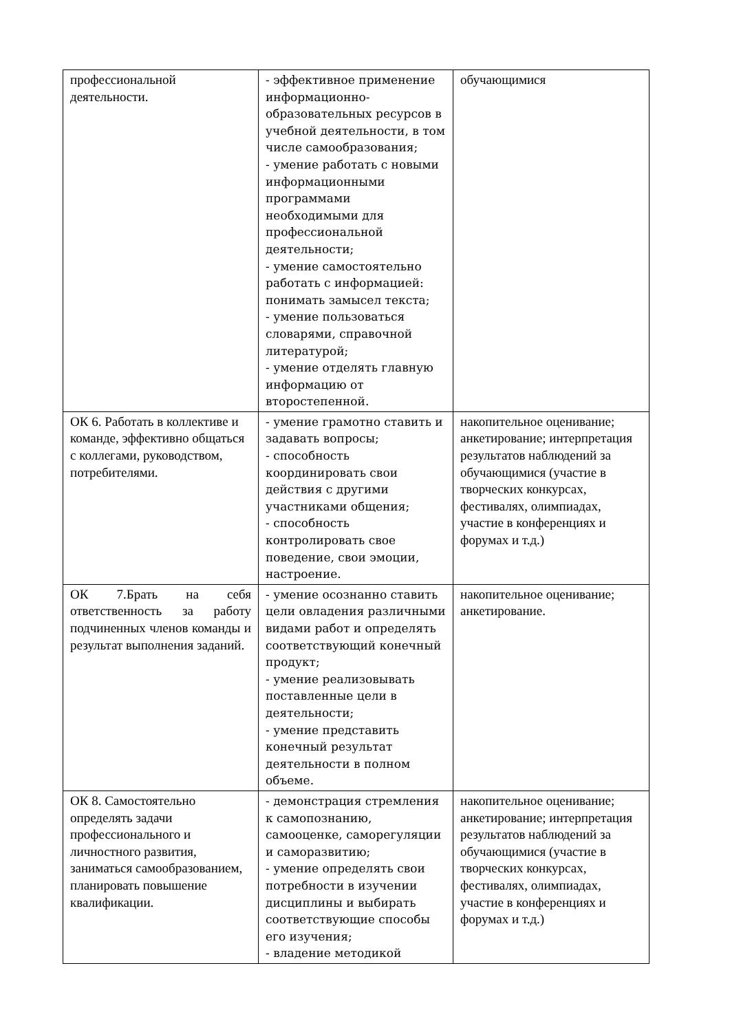| профессиональной деятельности. | - эффективное применение информационно-образовательных ресурсов в учебной деятельности, в том числе самообразования; - умение работать с новыми информационными программами необходимыми для профессиональной деятельности; - умение самостоятельно работать с информацией: понимать замысел текста; - умение пользоваться словарями, справочной литературой; - умение отделять главную информацию от второстепенной. | обучающимися |
| ОК 6. Работать в коллективе и команде, эффективно общаться с коллегами, руководством, потребителями. | - умение грамотно ставить и задавать вопросы; - способность координировать свои действия с другими участниками общения; - способность контролировать свое поведение, свои эмоции, настроение. | накопительное оценивание; анкетирование; интерпретация результатов наблюдений за обучающимися (участие в творческих конкурсах, фестивалях, олимпиадах, участие в конференциях и форумах и т.д.) |
| ОК 7.Брать на себя ответственность за работу подчиненных членов команды и результат выполнения заданий. | - умение осознанно ставить цели овладения различными видами работ и определять соответствующий конечный продукт; - умение реализовывать поставленные цели в деятельности; - умение представить конечный результат деятельности в полном объеме. | накопительное оценивание; анкетирование. |
| ОК 8. Самостоятельно определять задачи профессионального и личностного развития, заниматься самообразованием, планировать повышение квалификации. | - демонстрация стремления к самопознанию, самооценке, саморегуляции и саморазвитию; - умение определять свои потребности в изучении дисциплины и выбирать соответствующие способы его изучения; - владение методикой | накопительное оценивание; анкетирование; интерпретация результатов наблюдений за обучающимися (участие в творческих конкурсах, фестивалях, олимпиадах, участие в конференциях и форумах и т.д.) |